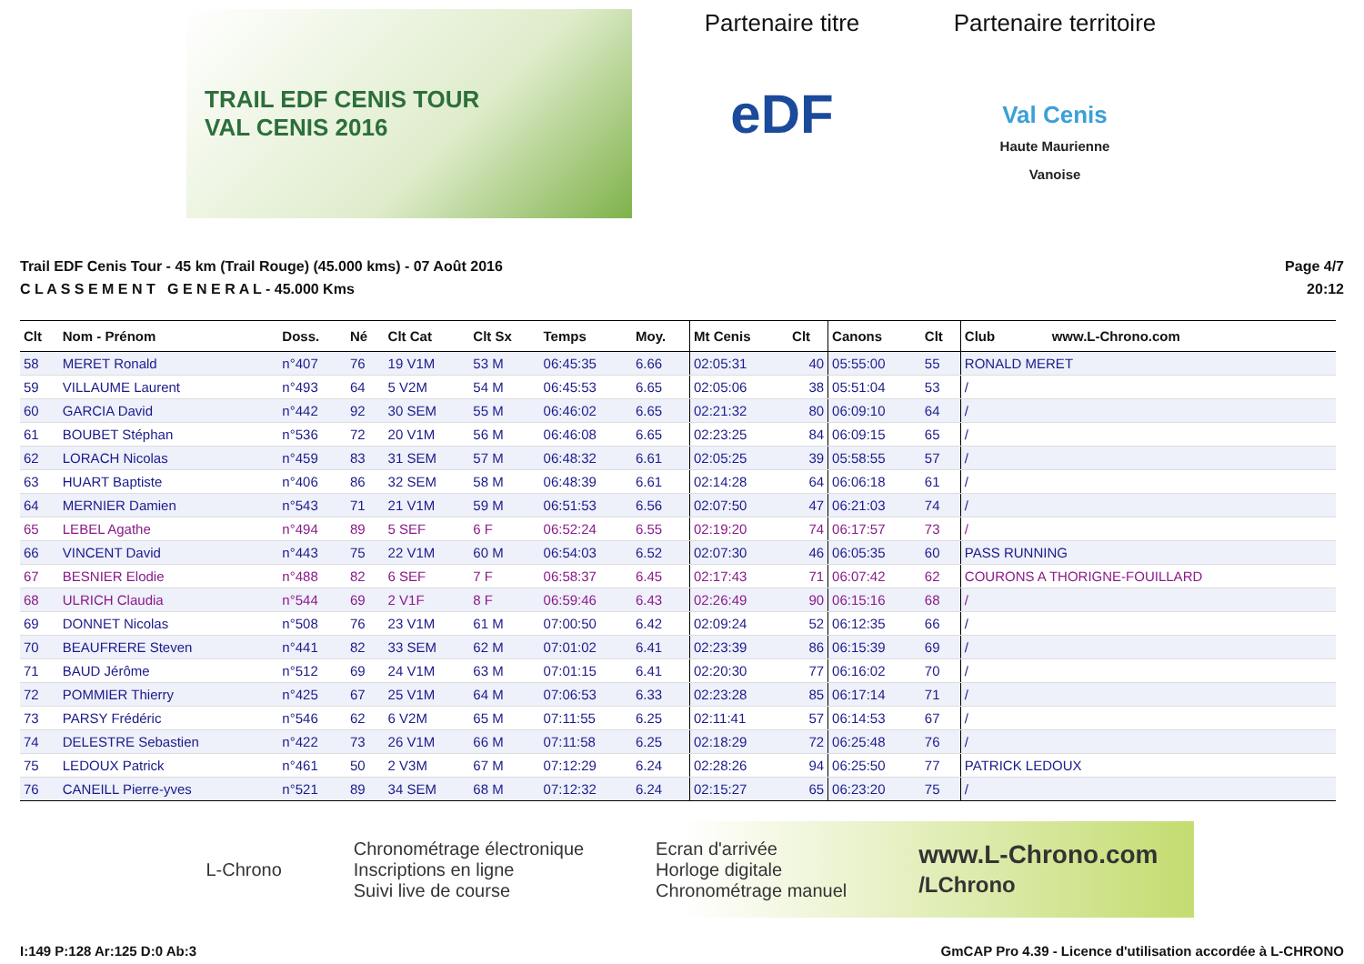TRAIL EDF CENIS TOUR
VAL CENIS 2016
Partenaire titre
eDF
Partenaire territoire
Val Cenis
Haute Maurienne
Vanoise
Trail EDF Cenis Tour - 45 km (Trail Rouge) (45.000 kms) - 07 Août 2016
C L A S S E M E N T G E N E R A L - 45.000 Kms
Page 4/7
20:12
| Clt | Nom - Prénom | Doss. | Né | Clt Cat | Clt Sx | Temps | Moy. | Mt Cenis | Clt | Canons | Clt | Club www.L-Chrono.com |
| --- | --- | --- | --- | --- | --- | --- | --- | --- | --- | --- | --- | --- |
| 58 | MERET Ronald | n°407 | 76 | 19 V1M | 53 M | 06:45:35 | 6.66 | 02:05:31 | 40 | 05:55:00 | 55 | RONALD MERET |
| 59 | VILLAUME Laurent | n°493 | 64 | 5 V2M | 54 M | 06:45:53 | 6.65 | 02:05:06 | 38 | 05:51:04 | 53 | / |
| 60 | GARCIA David | n°442 | 92 | 30 SEM | 55 M | 06:46:02 | 6.65 | 02:21:32 | 80 | 06:09:10 | 64 | / |
| 61 | BOUBET Stéphan | n°536 | 72 | 20 V1M | 56 M | 06:46:08 | 6.65 | 02:23:25 | 84 | 06:09:15 | 65 | / |
| 62 | LORACH Nicolas | n°459 | 83 | 31 SEM | 57 M | 06:48:32 | 6.61 | 02:05:25 | 39 | 05:58:55 | 57 | / |
| 63 | HUART Baptiste | n°406 | 86 | 32 SEM | 58 M | 06:48:39 | 6.61 | 02:14:28 | 64 | 06:06:18 | 61 | / |
| 64 | MERNIER Damien | n°543 | 71 | 21 V1M | 59 M | 06:51:53 | 6.56 | 02:07:50 | 47 | 06:21:03 | 74 | / |
| 65 | LEBEL Agathe | n°494 | 89 | 5 SEF | 6 F | 06:52:24 | 6.55 | 02:19:20 | 74 | 06:17:57 | 73 | / |
| 66 | VINCENT David | n°443 | 75 | 22 V1M | 60 M | 06:54:03 | 6.52 | 02:07:30 | 46 | 06:05:35 | 60 | PASS RUNNING |
| 67 | BESNIER Elodie | n°488 | 82 | 6 SEF | 7 F | 06:58:37 | 6.45 | 02:17:43 | 71 | 06:07:42 | 62 | COURONS A THORIGNE-FOUILLARD |
| 68 | ULRICH Claudia | n°544 | 69 | 2 V1F | 8 F | 06:59:46 | 6.43 | 02:26:49 | 90 | 06:15:16 | 68 | / |
| 69 | DONNET Nicolas | n°508 | 76 | 23 V1M | 61 M | 07:00:50 | 6.42 | 02:09:24 | 52 | 06:12:35 | 66 | / |
| 70 | BEAUFRERE Steven | n°441 | 82 | 33 SEM | 62 M | 07:01:02 | 6.41 | 02:23:39 | 86 | 06:15:39 | 69 | / |
| 71 | BAUD Jérôme | n°512 | 69 | 24 V1M | 63 M | 07:01:15 | 6.41 | 02:20:30 | 77 | 06:16:02 | 70 | / |
| 72 | POMMIER Thierry | n°425 | 67 | 25 V1M | 64 M | 07:06:53 | 6.33 | 02:23:28 | 85 | 06:17:14 | 71 | / |
| 73 | PARSY Frédéric | n°546 | 62 | 6 V2M | 65 M | 07:11:55 | 6.25 | 02:11:41 | 57 | 06:14:53 | 67 | / |
| 74 | DELESTRE Sebastien | n°422 | 73 | 26 V1M | 66 M | 07:11:58 | 6.25 | 02:18:29 | 72 | 06:25:48 | 76 | / |
| 75 | LEDOUX Patrick | n°461 | 50 | 2 V3M | 67 M | 07:12:29 | 6.24 | 02:28:26 | 94 | 06:25:50 | 77 | PATRICK LEDOUX |
| 76 | CANEILL Pierre-yves | n°521 | 89 | 34 SEM | 68 M | 07:12:32 | 6.24 | 02:15:27 | 65 | 06:23:20 | 75 | / |
L-Chrono
Chronométrage électronique
Inscriptions en ligne
Suivi live de course
Ecran d'arrivée
Horloge digitale
Chronométrage manuel
www.L-Chrono.com
/LChrono
I:149 P:128 Ar:125 D:0 Ab:3 GmCAP Pro 4.39 - Licence d'utilisation accordée à L-CHRONO